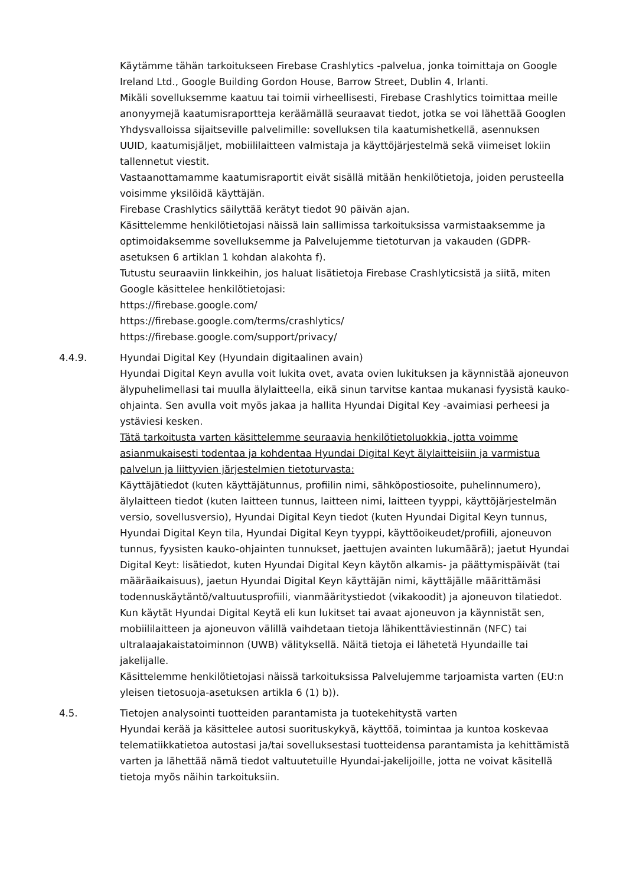Käytämme tähän tarkoitukseen Firebase Crashlytics -palvelua, jonka toimittaja on Google Ireland Ltd., Google Building Gordon House, Barrow Street, Dublin 4, Irlanti.
Mikäli sovelluksemme kaatuu tai toimii virheellisesti, Firebase Crashlytics toimittaa meille anonyymejä kaatumisraportteja keräämällä seuraavat tiedot, jotka se voi lähettää Googlen Yhdysvalloissa sijaitseville palvelimille: sovelluksen tila kaatumishetkellä, asennuksen UUID, kaatumisjäljet, mobiililaitteen valmistaja ja käyttöjärjestelmä sekä viimeiset lokiin tallennetut viestit.
Vastaanottamamme kaatumisraportit eivät sisällä mitään henkilötietoja, joiden perusteella voisimme yksilöidä käyttäjän.
Firebase Crashlytics säilyttää kerätyt tiedot 90 päivän ajan.
Käsittelemme henkilötietojasi näissä lain sallimissa tarkoituksissa varmistaaksemme ja optimoidaksemme sovelluksemme ja Palvelujemme tietoturvan ja vakauden (GDPR-asetuksen 6 artiklan 1 kohdan alakohta f).
Tutustu seuraaviin linkkeihin, jos haluat lisätietoja Firebase Crashlyticsistä ja siitä, miten Google käsittelee henkilötietojasi:
https://firebase.google.com/
https://firebase.google.com/terms/crashlytics/
https://firebase.google.com/support/privacy/
4.4.9. Hyundai Digital Key (Hyundain digitaalinen avain)
Hyundai Digital Keyn avulla voit lukita ovet, avata ovien lukituksen ja käynnistää ajoneuvon älypuhelimellasi tai muulla älylaitteella, eikä sinun tarvitse kantaa mukanasi fyysistä kauko-ohjainta. Sen avulla voit myös jakaa ja hallita Hyundai Digital Key -avaimiasi perheesi ja ystäviesi kesken.
Tätä tarkoitusta varten käsittelemme seuraavia henkilötietoluokkia, jotta voimme asianmukaisesti todentaa ja kohdentaa Hyundai Digital Keyt älylaitteisiin ja varmistua palvelun ja liittyvien järjestelmien tietoturvasta:
Käyttäjätiedot (kuten käyttäjätunnus, profiilin nimi, sähköpostiosoite, puhelinnumero), älylaitteen tiedot (kuten laitteen tunnus, laitteen nimi, laitteen tyyppi, käyttöjärjestelmän versio, sovellusversio), Hyundai Digital Keyn tiedot (kuten Hyundai Digital Keyn tunnus, Hyundai Digital Keyn tila, Hyundai Digital Keyn tyyppi, käyttöoikeudet/profiili, ajoneuvon tunnus, fyysisten kauko-ohjainten tunnukset, jaettujen avainten lukumäärä); jaetut Hyundai Digital Keyt: lisätiedot, kuten Hyundai Digital Keyn käytön alkamis- ja päättymispäivät (tai määräaikaisuus), jaetun Hyundai Digital Keyn käyttäjän nimi, käyttäjälle määrittämäsi todennuskäytäntö/valtuutusprofiili, vianmääritystiedot (vikakoodit) ja ajoneuvon tilatiedot.
Kun käytät Hyundai Digital Keytä eli kun lukitset tai avaat ajoneuvon ja käynnistät sen, mobiililaitteen ja ajoneuvon välillä vaihdetaan tietoja lähikenttäviestinnän (NFC) tai ultralaajakaistatoiminnon (UWB) välityksellä. Näitä tietoja ei lähetetä Hyundaille tai jakelijalle.
Käsittelemme henkilötietojasi näissä tarkoituksissa Palvelujemme tarjoamista varten (EU:n yleisen tietosuoja-asetuksen artikla 6 (1) b)).
4.5. Tietojen analysointi tuotteiden parantamista ja tuotekehitystä varten
Hyundai kerää ja käsittelee autosi suorituskykyä, käyttöä, toimintaa ja kuntoa koskevaa telematiikkatietoa autostasi ja/tai sovelluksestasi tuotteidensa parantamista ja kehittämistä varten ja lähettää nämä tiedot valtuutetuille Hyundai-jakelijoille, jotta ne voivat käsitellä tietoja myös näihin tarkoituksiin.